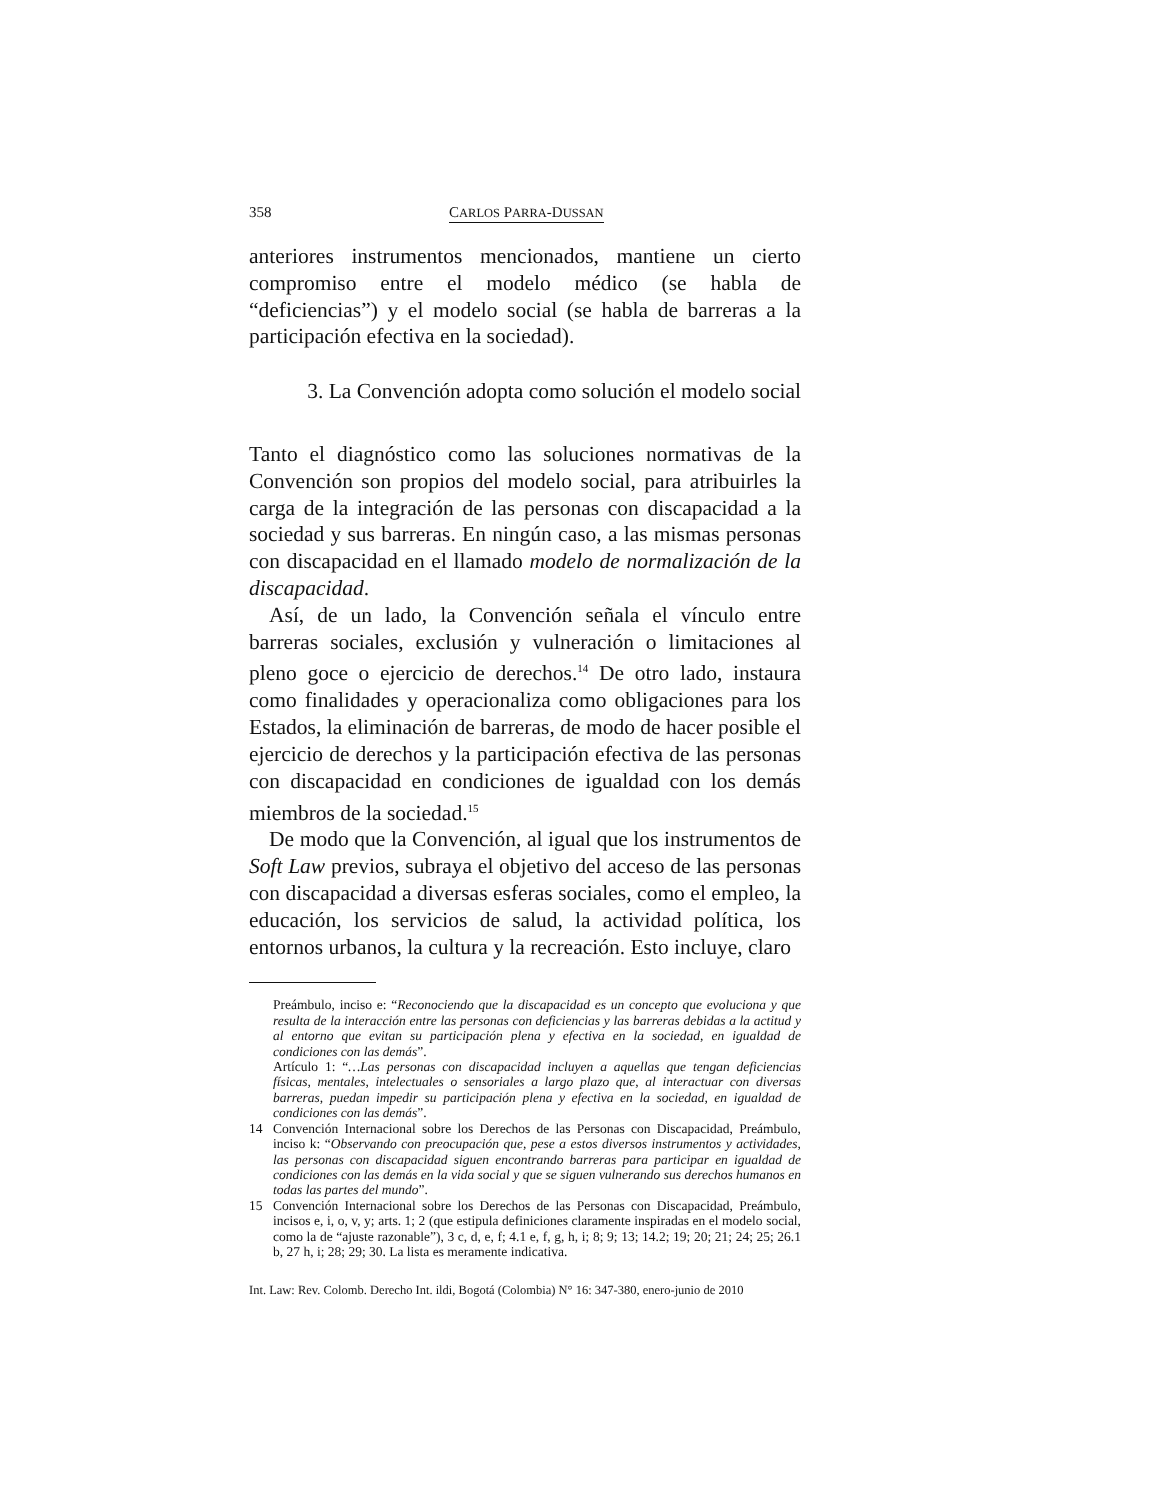358 CARLOS PARRA-DUSSAN
anteriores instrumentos mencionados, mantiene un cierto compromiso entre el modelo médico (se habla de “deficiencias”) y el modelo social (se habla de barreras a la participación efectiva en la sociedad).
3. La Convención adopta como solución el modelo social
Tanto el diagnóstico como las soluciones normativas de la Convención son propios del modelo social, para atribuirles la carga de la integración de las personas con discapacidad a la sociedad y sus barreras. En ningún caso, a las mismas personas con discapacidad en el llamado modelo de normalización de la discapacidad.
Así, de un lado, la Convención señala el vínculo entre barreras sociales, exclusión y vulneración o limitaciones al pleno goce o ejercicio de derechos.<sup>14</sup> De otro lado, instaura como finalidades y operacionaliza como obligaciones para los Estados, la eliminación de barreras, de modo de hacer posible el ejercicio de derechos y la participación efectiva de las personas con discapacidad en condiciones de igualdad con los demás miembros de la sociedad.<sup>15</sup>
De modo que la Convención, al igual que los instrumentos de Soft Law previos, subraya el objetivo del acceso de las personas con discapacidad a diversas esferas sociales, como el empleo, la educación, los servicios de salud, la actividad política, los entornos urbanos, la cultura y la recreación. Esto incluye, claro
Preámbulo, inciso e: “Reconociendo que la discapacidad es un concepto que evoluciona y que resulta de la interacción entre las personas con deficiencias y las barreras debidas a la actitud y al entorno que evitan su participación plena y efectiva en la sociedad, en igualdad de condiciones con las demás”.
Artículo 1: “…Las personas con discapacidad incluyen a aquellas que tengan deficiencias físicas, mentales, intelectuales o sensoriales a largo plazo que, al interactuar con diversas barreras, puedan impedir su participación plena y efectiva en la sociedad, en igualdad de condiciones con las demás”.
14 Convención Internacional sobre los Derechos de las Personas con Discapacidad, Preámbulo, inciso k: “Observando con preocupación que, pese a estos diversos instrumentos y actividades, las personas con discapacidad siguen encontrando barreras para participar en igualdad de condiciones con las demás en la vida social y que se siguen vulnerando sus derechos humanos en todas las partes del mundo”.
15 Convención Internacional sobre los Derechos de las Personas con Discapacidad, Preámbulo, incisos e, i, o, v, y; arts. 1; 2 (que estipula definiciones claramente inspiradas en el modelo social, como la de “ajuste razonable”), 3 c, d, e, f; 4.1 e, f, g, h, i; 8; 9; 13; 14.2; 19; 20; 21; 24; 25; 26.1 b, 27 h, i; 28; 29; 30. La lista es meramente indicativa.
Int. Law: Rev. Colomb. Derecho Int. ildi, Bogotá (Colombia) N° 16: 347-380, enero-junio de 2010